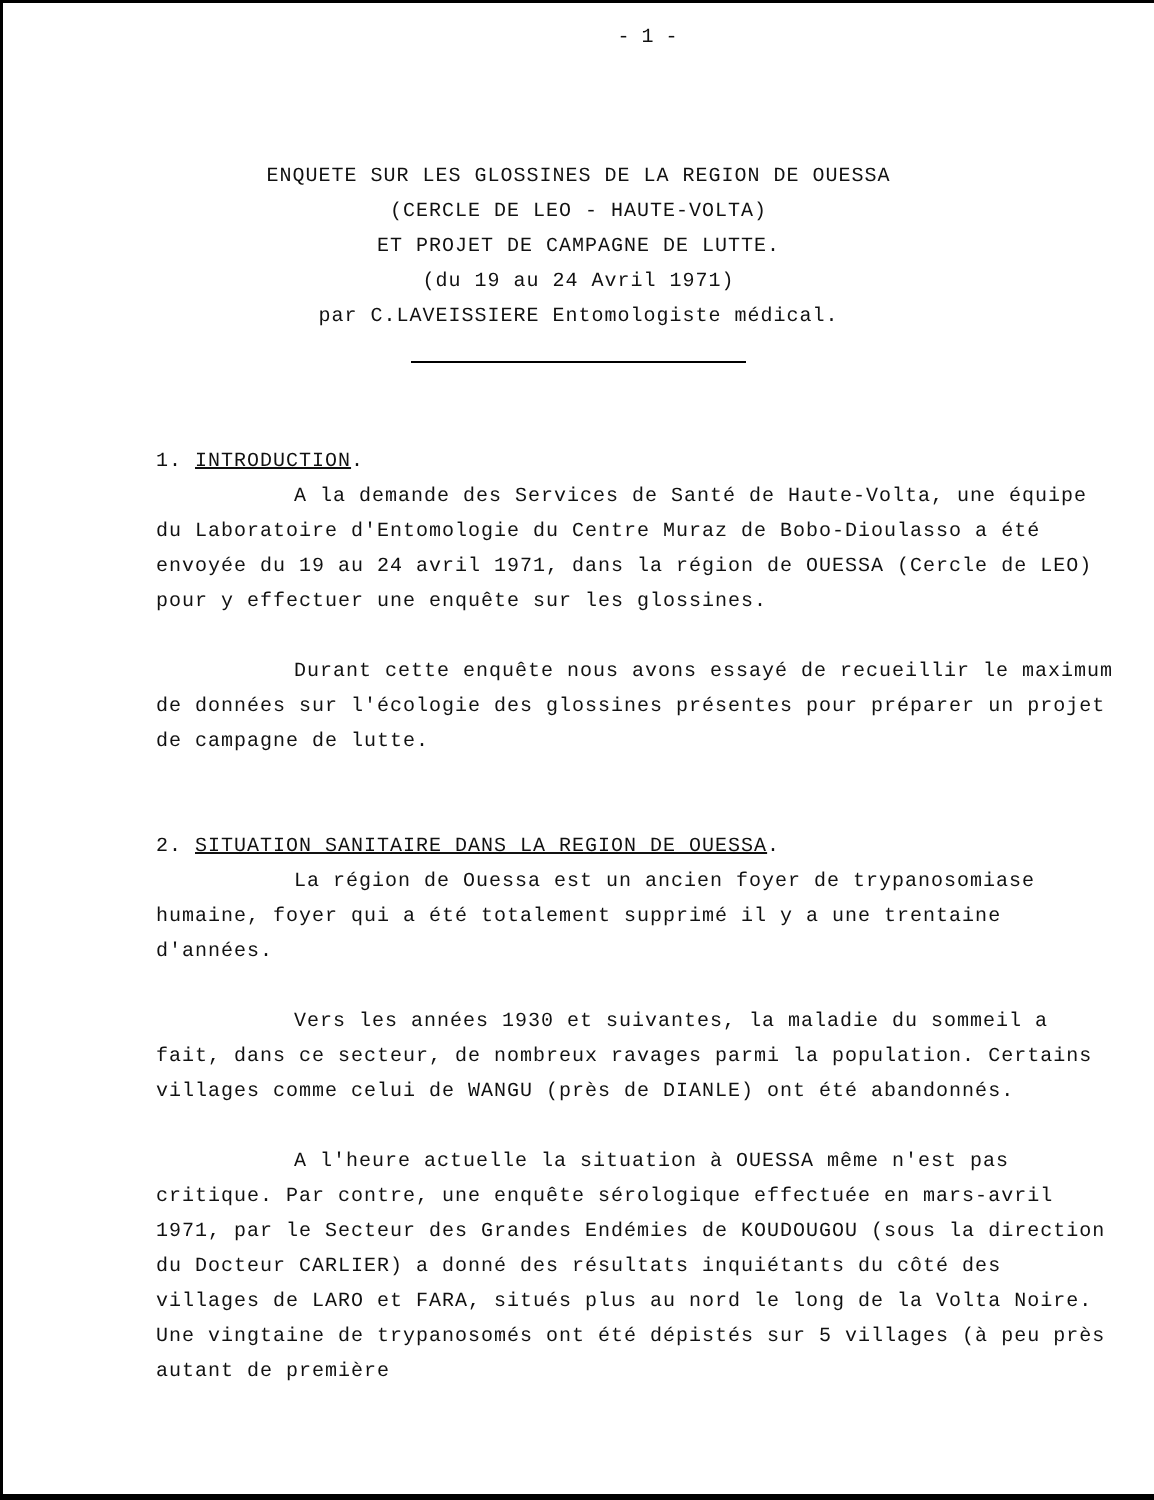- 1 -
ENQUETE SUR LES GLOSSINES DE LA REGION DE OUESSA
(CERCLE DE LEO - HAUTE-VOLTA)
ET PROJET DE CAMPAGNE DE LUTTE.
(du 19 au 24 Avril 1971)
par C.LAVEISSIERE Entomologiste médical.
1. INTRODUCTION.
A la demande des Services de Santé de Haute-Volta, une équipe du Laboratoire d'Entomologie du Centre Muraz de Bobo-Dioulasso a été envoyée du 19 au 24 avril 1971, dans la région de OUESSA (Cercle de LEO) pour y effectuer une enquête sur les glossines.
Durant cette enquête nous avons essayé de recueillir le maximum de données sur l'écologie des glossines présentes pour préparer un projet de campagne de lutte.
2. SITUATION SANITAIRE DANS LA REGION DE OUESSA.
La région de Ouessa est un ancien foyer de trypanosomiase humaine, foyer qui a été totalement supprimé il y a une trentaine d'années.
Vers les années 1930 et suivantes, la maladie du sommeil a fait, dans ce secteur, de nombreux ravages parmi la population. Certains villages comme celui de WANGU (près de DIANLE) ont été abandonnés.
A l'heure actuelle la situation à OUESSA même n'est pas critique. Par contre, une enquête sérologique effectuée en mars-avril 1971, par le Secteur des Grandes Endémies de KOUDOUGOU (sous la direction du Docteur CARLIER) a donné des résultats inquiétants du côté des villages de LARO et FARA, situés plus au nord le long de la Volta Noire. Une vingtaine de trypanosomés ont été dépistés sur 5 villages (à peu près autant de première